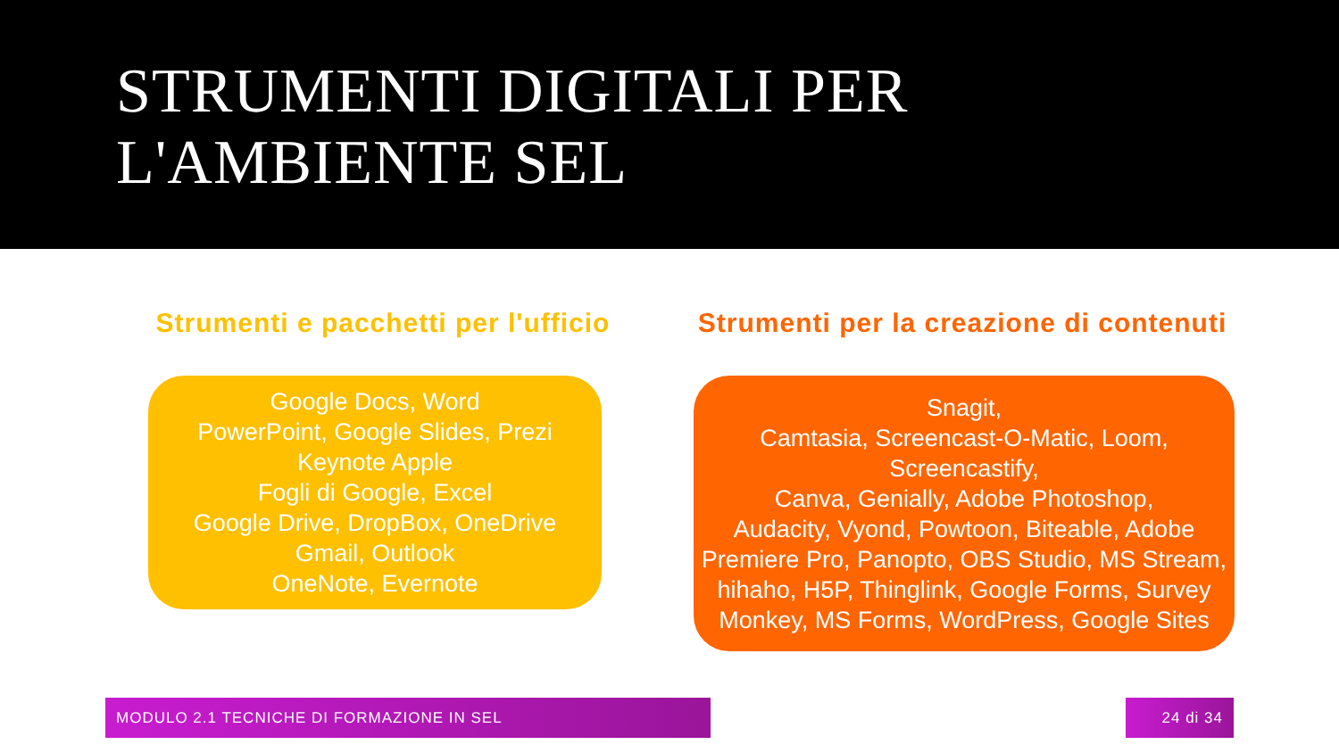STRUMENTI DIGITALI PER
L'AMBIENTE SEL
Strumenti e pacchetti per l'ufficio
Google Docs, Word
PowerPoint, Google Slides, Prezi
Keynote Apple
Fogli di Google, Excel
Google Drive, DropBox, OneDrive
Gmail, Outlook
OneNote, Evernote
Strumenti per la creazione di contenuti
Snagit,
Camtasia, Screencast-O-Matic, Loom,
Screencastify,
Canva, Genially, Adobe Photoshop,
Audacity, Vyond, Powtoon, Biteable, Adobe Premiere Pro, Panopto, OBS Studio, MS Stream, hihaho, H5P, Thinglink, Google Forms, Survey Monkey, MS Forms, WordPress, Google Sites
MODULO 2.1 TECNICHE DI FORMAZIONE IN SEL 24 di 34